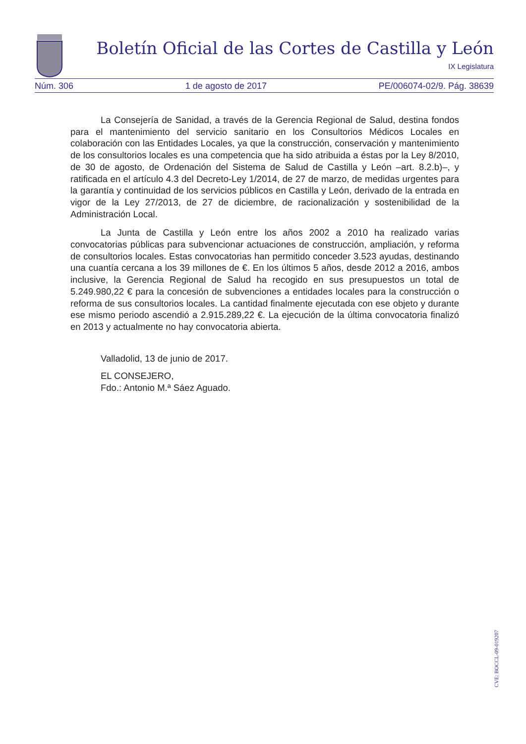Boletín Oficial de las Cortes de Castilla y León
IX Legislatura
Núm. 306 1 de agosto de 2017 PE/006074-02/9. Pág. 38639
La Consejería de Sanidad, a través de la Gerencia Regional de Salud, destina fondos para el mantenimiento del servicio sanitario en los Consultorios Médicos Locales en colaboración con las Entidades Locales, ya que la construcción, conservación y mantenimiento de los consultorios locales es una competencia que ha sido atribuida a éstas por la Ley 8/2010, de 30 de agosto, de Ordenación del Sistema de Salud de Castilla y León –art. 8.2.b)–, y ratificada en el artículo 4.3 del Decreto-Ley 1/2014, de 27 de marzo, de medidas urgentes para la garantía y continuidad de los servicios públicos en Castilla y León, derivado de la entrada en vigor de la Ley 27/2013, de 27 de diciembre, de racionalización y sostenibilidad de la Administración Local.
La Junta de Castilla y León entre los años 2002 a 2010 ha realizado varias convocatorias públicas para subvencionar actuaciones de construcción, ampliación, y reforma de consultorios locales. Estas convocatorias han permitido conceder 3.523 ayudas, destinando una cuantía cercana a los 39 millones de €. En los últimos 5 años, desde 2012 a 2016, ambos inclusive, la Gerencia Regional de Salud ha recogido en sus presupuestos un total de 5.249.980,22 € para la concesión de subvenciones a entidades locales para la construcción o reforma de sus consultorios locales. La cantidad finalmente ejecutada con ese objeto y durante ese mismo periodo ascendió a 2.915.289,22 €. La ejecución de la última convocatoria finalizó en 2013 y actualmente no hay convocatoria abierta.
Valladolid, 13 de junio de 2017.
EL CONSEJERO,
Fdo.: Antonio M.ª Sáez Aguado.
CVE: BOCCL-09-019207